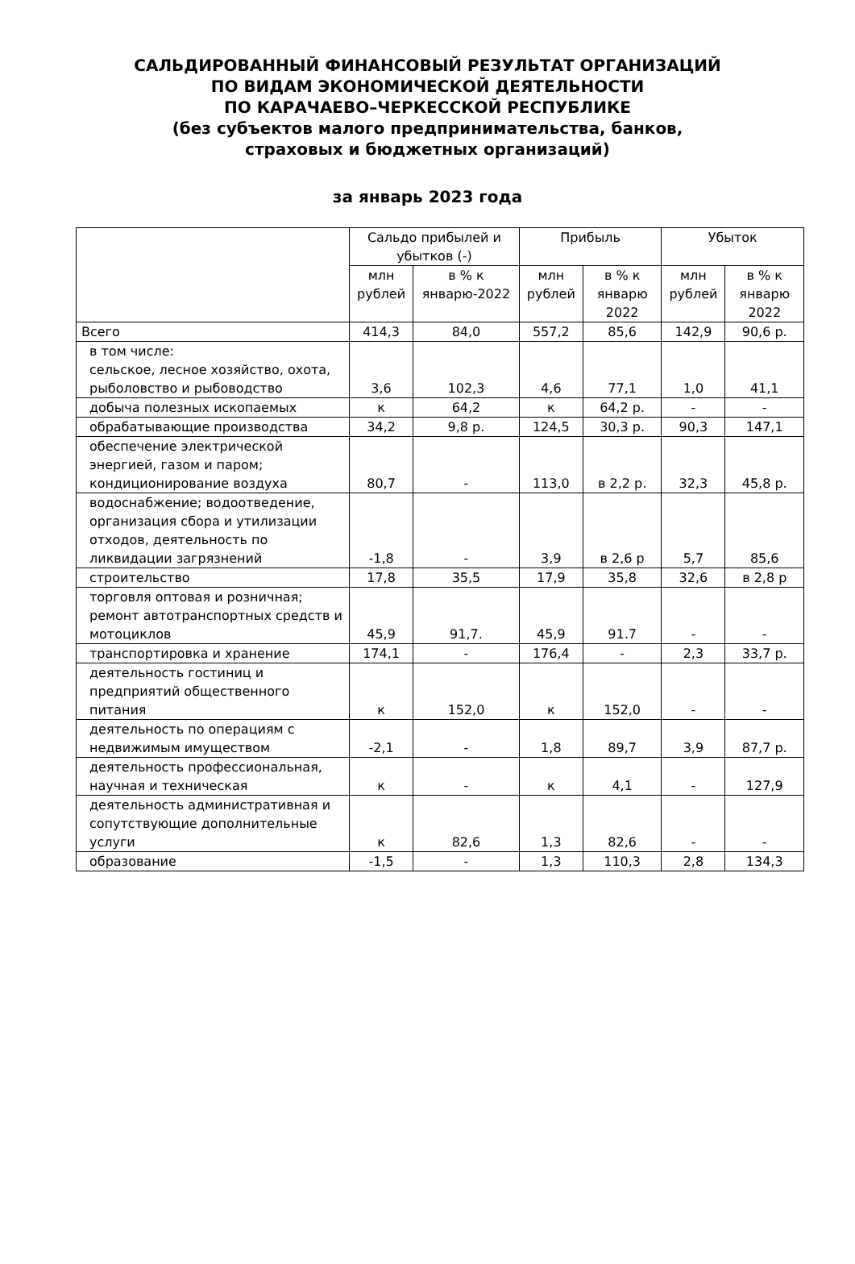САЛЬДИРОВАННЫЙ ФИНАНСОВЫЙ РЕЗУЛЬТАТ ОРГАНИЗАЦИЙ
ПО ВИДАМ ЭКОНОМИЧЕСКОЙ ДЕЯТЕЛЬНОСТИ
ПО КАРАЧАЕВО–ЧЕРКЕССКОЙ РЕСПУБЛИКЕ
(без субъектов малого предпринимательства, банков,
страховых и бюджетных организаций)
за январь 2023 года
| | Сальдо прибылей и убытков (-) | | Прибыль | | Убыток | |
| --- | --- | --- | --- | --- | --- | --- |
| | млн рублей | в % к январю-2022 | млн рублей | в % к январю 2022 | млн рублей | в % к январю 2022 |
| Всего | 414,3 | 84,0 | 557,2 | 85,6 | 142,9 | 90,6 р. |
| в том числе: сельское, лесное хозяйство, охота, рыболовство и рыбоводство | 3,6 | 102,3 | 4,6 | 77,1 | 1,0 | 41,1 |
| добыча полезных ископаемых | к | 64,2 | к | 64,2 р. | - | - |
| обрабатывающие производства | 34,2 | 9,8 р. | 124,5 | 30,3 р. | 90,3 | 147,1 |
| обеспечение электрической энергией, газом и паром; кондиционирование воздуха | 80,7 | - | 113,0 | в 2,2 р. | 32,3 | 45,8 р. |
| водоснабжение; водоотведение, организация сбора и утилизации отходов, деятельность по ликвидации загрязнений | -1,8 | - | 3,9 | в 2,6 р | 5,7 | 85,6 |
| строительство | 17,8 | 35,5 | 17,9 | 35,8 | 32,6 | в 2,8 р |
| торговля оптовая и розничная; ремонт автотранспортных средств и мотоциклов | 45,9 | 91,7. | 45,9 | 91.7 | - | - |
| транспортировка и хранение | 174,1 | - | 176,4 | - | 2,3 | 33,7 р. |
| деятельность гостиниц и предприятий общественного питания | к | 152,0 | к | 152,0 | - | - |
| деятельность по операциям с недвижимым имуществом | -2,1 | - | 1,8 | 89,7 | 3,9 | 87,7 р. |
| деятельность профессиональная, научная и техническая | к | - | к | 4,1 | - | 127,9 |
| деятельность административная и сопутствующие дополнительные услуги | к | 82,6 | 1,3 | 82,6 | - | - |
| образование | -1,5 | - | 1,3 | 110,3 | 2,8 | 134,3 |